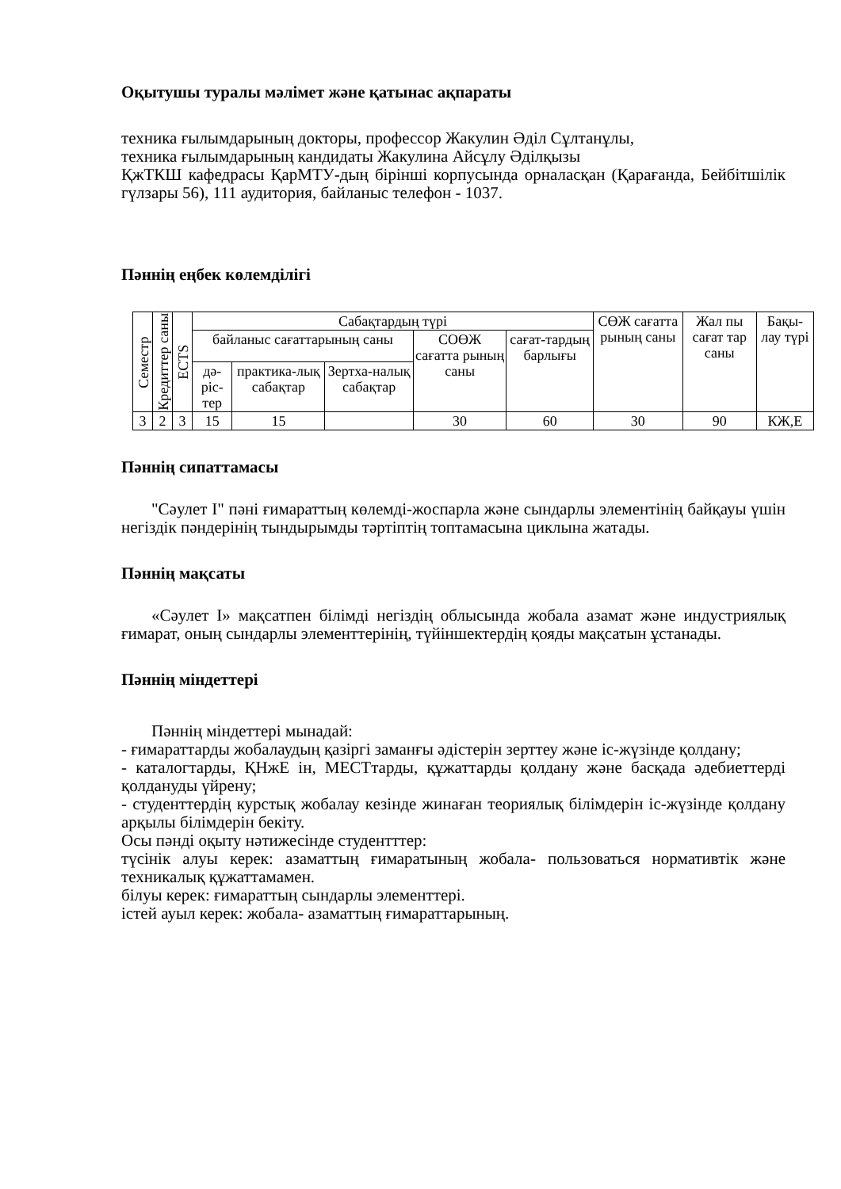Оқытушы туралы мәлімет және қатынас ақпараты
техника ғылымдарының докторы, профессор Жакулин Әділ Сұлтанұлы,
техника ғылымдарының кандидаты Жакулина Айсұлу Әділқызы
ҚжТКШ кафедрасы ҚарМТУ-дың бірінші корпусында орналасқан (Қарағанда, Бейбітшілік гүлзары 56), 111 аудитория, байланыс телефон - 1037.
Пәннің еңбек көлемділігі
| Семестр | Кредиттер саны | ECTS | Сабақтардың түрі | | | | | СӨЖ сағатта рының саны | Жал пы сағат тар саны | Бақы-лау түрі |
| --- | --- | --- | --- | --- | --- | --- | --- | --- | --- | --- |
| | | | байланыс сағаттарының саны | | | СОӨЖ сағатта рының саны | сағат-тардың барлығы | | | |
| | | | дә-ріс-тер | практика-лық сабақтар | Зертха-налық сабақтар | | | | | |
| 3 | 2 | 3 | 15 | 15 | | 30 | 60 | 30 | 90 | КЖ,Е |
Пәннің сипаттамасы
"Сәулет I" пәні ғимараттың көлемді-жоспарла және сындарлы элементінің байқауы үшін негіздік пәндерінің тындырымды тәртіптің топтамасына циклына жатады.
Пәннің мақсаты
«Сәулет I» мақсатпен білімді негіздің облысында жобала азамат және индустриялық ғимарат, оның сындарлы элементтерінің, түйіншектердің қояды мақсатын ұстанады.
Пәннің міндеттері
Пәннің міндеттері мынадай:
- ғимараттарды жобалаудың қазіргі заманғы әдістерін зерттеу және іс-жүзінде қолдану;
- каталогтарды, ҚНжЕ ін, МЕСТтарды, құжаттарды қолдану және басқада әдебиеттерді қолдануды үйрену;
- студенттердің курстық жобалау кезінде жинаған теориялық білімдерін іс-жүзінде қолдану арқылы білімдерін бекіту.
Осы пәнді оқыту нәтижесінде студентттер:
түсінік алуы керек: азаматтың ғимаратының жобала- пользоваться нормативтік және техникалық құжаттамамен.
білуы керек: ғимараттың сындарлы элементтері.
істей ауыл керек: жобала- азаматтың ғимараттарының.